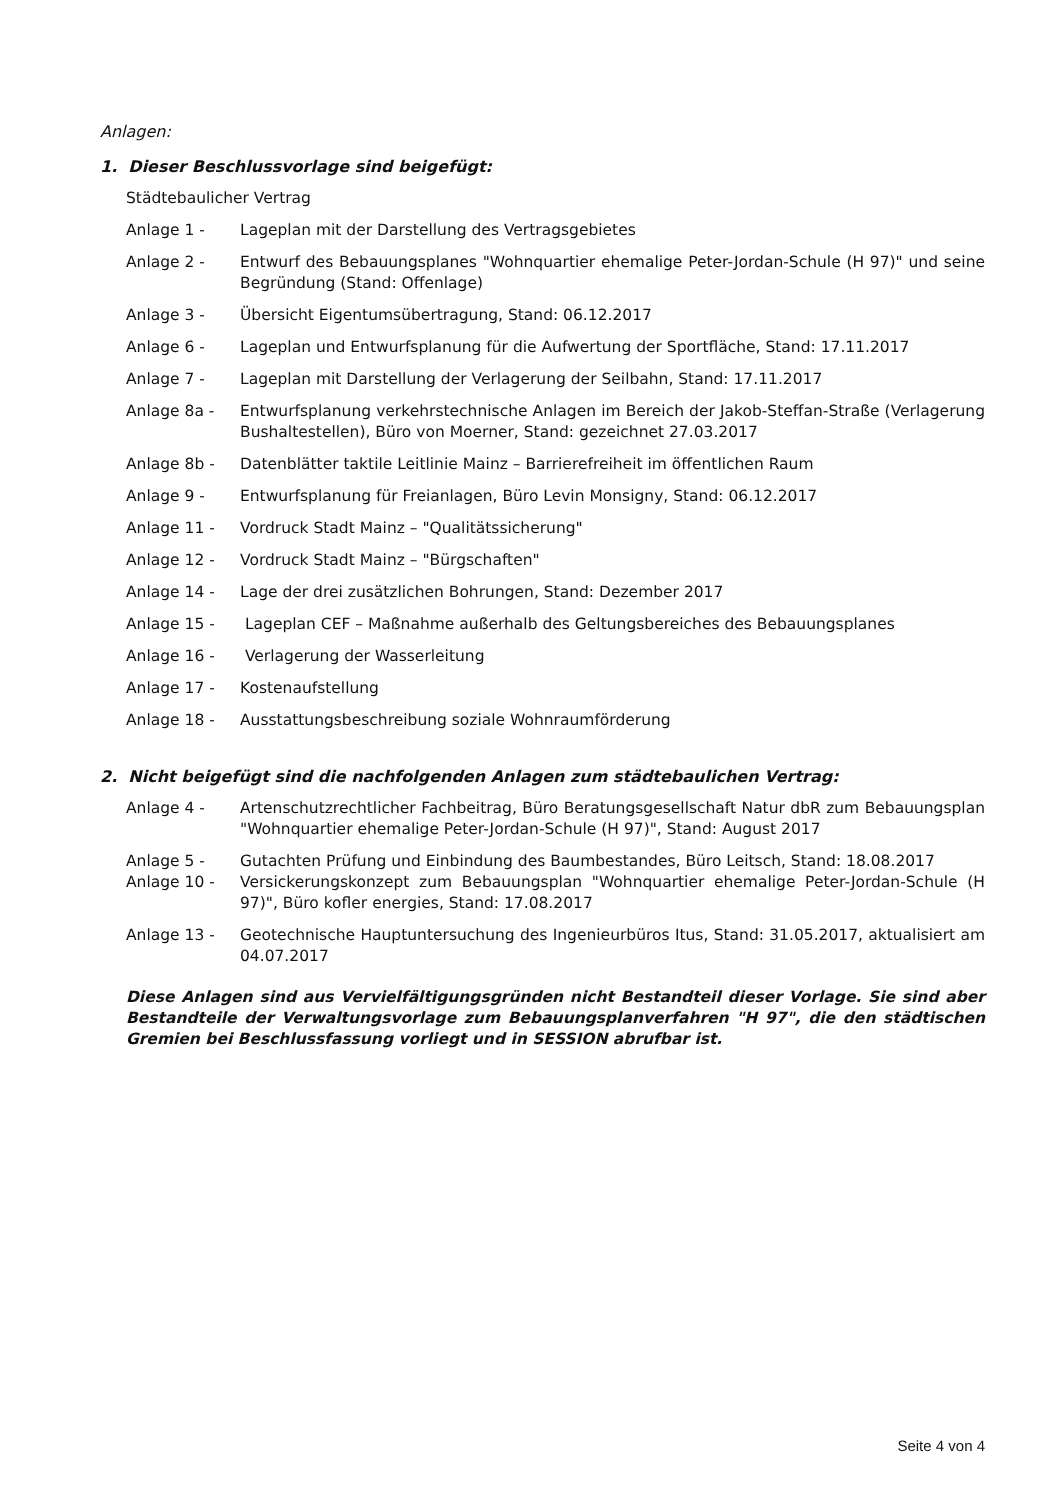Anlagen:
1. Dieser Beschlussvorlage sind beigefügt:
Städtebaulicher Vertrag
Anlage 1 - Lageplan mit der Darstellung des Vertragsgebietes
Anlage 2 - Entwurf des Bebauungsplanes "Wohnquartier ehemalige Peter-Jordan-Schule (H 97)" und seine Begründung (Stand: Offenlage)
Anlage 3 - Übersicht Eigentumsübertragung, Stand: 06.12.2017
Anlage 6 - Lageplan und Entwurfsplanung für die Aufwertung der Sportfläche, Stand: 17.11.2017
Anlage 7 - Lageplan mit Darstellung der Verlagerung der Seilbahn, Stand: 17.11.2017
Anlage 8a - Entwurfsplanung verkehrstechnische Anlagen im Bereich der Jakob-Steffan-Straße (Verlagerung Bushaltestellen), Büro von Moerner, Stand: gezeichnet 27.03.2017
Anlage 8b - Datenblätter taktile Leitlinie Mainz – Barrierefreiheit im öffentlichen Raum
Anlage 9 - Entwurfsplanung für Freianlagen, Büro Levin Monsigny, Stand: 06.12.2017
Anlage 11 - Vordruck Stadt Mainz – "Qualitätssicherung"
Anlage 12 - Vordruck Stadt Mainz – "Bürgschaften"
Anlage 14 - Lage der drei zusätzlichen Bohrungen, Stand: Dezember 2017
Anlage 15 - Lageplan CEF – Maßnahme außerhalb des Geltungsbereiches des Bebauungsplanes
Anlage 16 - Verlagerung der Wasserleitung
Anlage 17 - Kostenaufstellung
Anlage 18 - Ausstattungsbeschreibung soziale Wohnraumförderung
2. Nicht beigefügt sind die nachfolgenden Anlagen zum städtebaulichen Vertrag:
Anlage 4 - Artenschutzrechtlicher Fachbeitrag, Büro Beratungsgesellschaft Natur dbR zum Bebauungsplan "Wohnquartier ehemalige Peter-Jordan-Schule (H 97)", Stand: August 2017
Anlage 5 - Gutachten Prüfung und Einbindung des Baumbestandes, Büro Leitsch, Stand: 18.08.2017
Anlage 10 - Versickerungskonzept zum Bebauungsplan "Wohnquartier ehemalige Peter-Jordan-Schule (H 97)", Büro kofler energies, Stand: 17.08.2017
Anlage 13 - Geotechnische Hauptuntersuchung des Ingenieurbüros Itus, Stand: 31.05.2017, aktualisiert am 04.07.2017
Diese Anlagen sind aus Vervielfältigungsgründen nicht Bestandteil dieser Vorlage. Sie sind aber Bestandteile der Verwaltungsvorlage zum Bebauungsplanverfahren "H 97", die den städtischen Gremien bei Beschlussfassung vorliegt und in SESSION abrufbar ist.
Seite 4 von 4